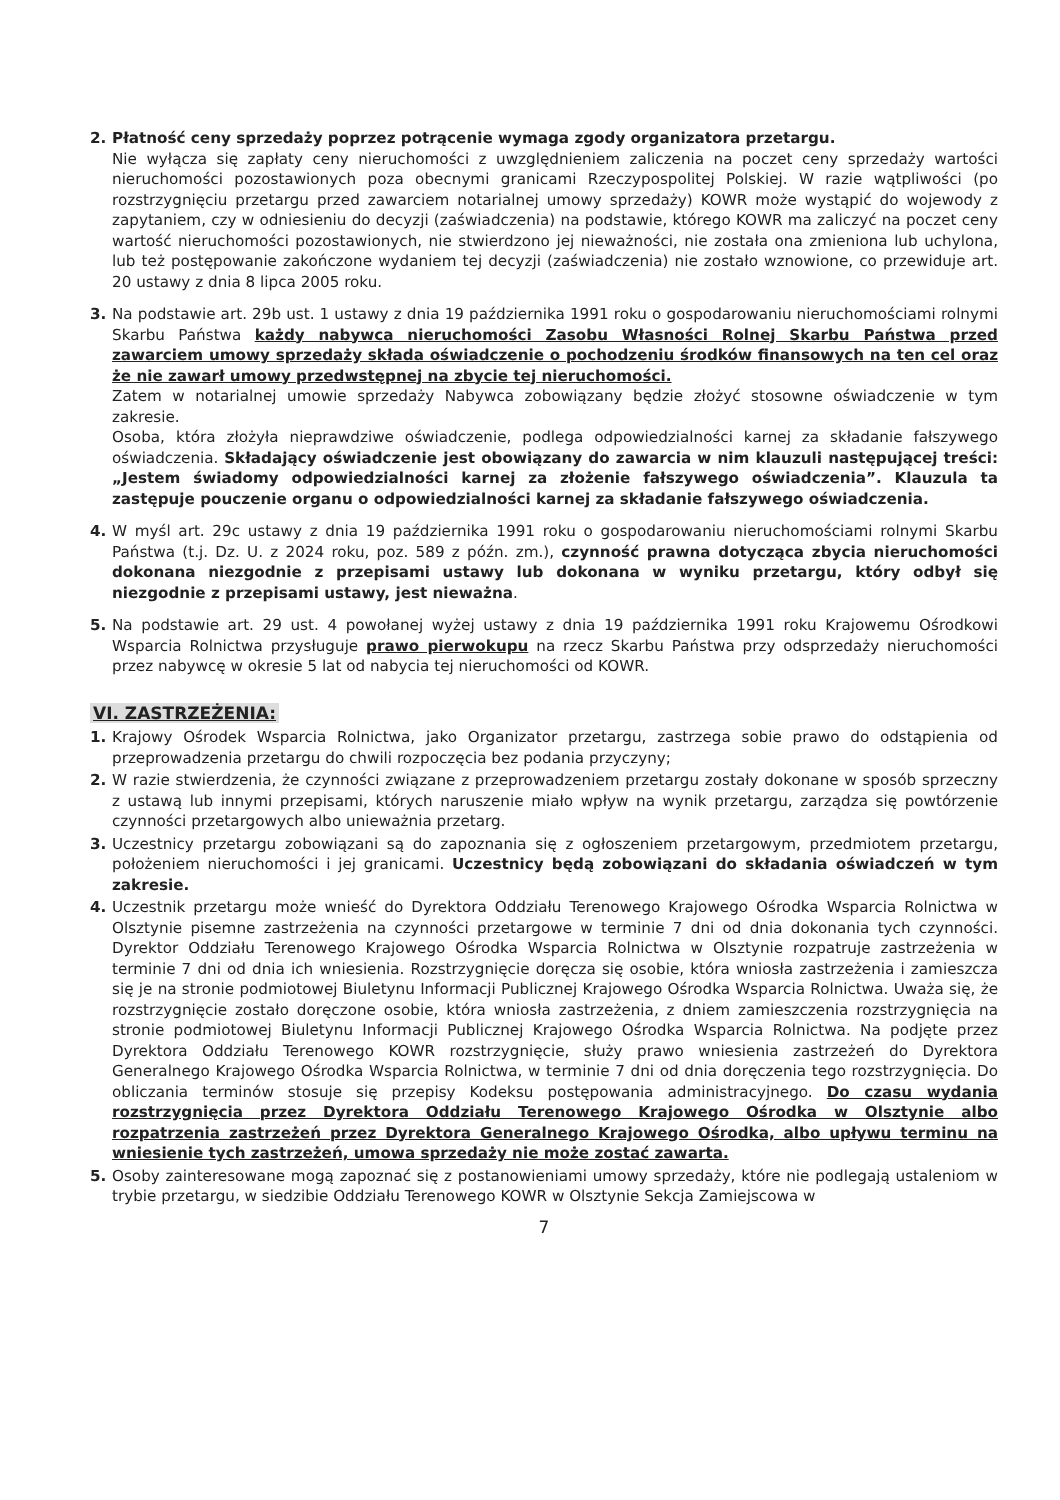2. Płatność ceny sprzedaży poprzez potrącenie wymaga zgody organizatora przetargu.
Nie wyłącza się zapłaty ceny nieruchomości z uwzględnieniem zaliczenia na poczet ceny sprzedaży wartości nieruchomości pozostawionych poza obecnymi granicami Rzeczypospolitej Polskiej. W razie wątpliwości (po rozstrzygnięciu przetargu przed zawarciem notarialnej umowy sprzedaży) KOWR może wystąpić do wojewody z zapytaniem, czy w odniesieniu do decyzji (zaświadczenia) na podstawie, którego KOWR ma zaliczyć na poczet ceny wartość nieruchomości pozostawionych, nie stwierdzono jej nieważności, nie została ona zmieniona lub uchylona, lub też postępowanie zakończone wydaniem tej decyzji (zaświadczenia) nie zostało wznowione, co przewiduje art. 20 ustawy z dnia 8 lipca 2005 roku.
3. Na podstawie art. 29b ust. 1 ustawy z dnia 19 października 1991 roku o gospodarowaniu nieruchomościami rolnymi Skarbu Państwa każdy nabywca nieruchomości Zasobu Własności Rolnej Skarbu Państwa przed zawarciem umowy sprzedaży składa oświadczenie o pochodzeniu środków finansowych na ten cel oraz że nie zawarł umowy przedwstępnej na zbycie tej nieruchomości.
Zatem w notarialnej umowie sprzedaży Nabywca zobowiązany będzie złożyć stosowne oświadczenie w tym zakresie.
Osoba, która złożyła nieprawdziwe oświadczenie, podlega odpowiedzialności karnej za składanie fałszywego oświadczenia. Składający oświadczenie jest obowiązany do zawarcia w nim klauzuli następującej treści: „Jestem świadomy odpowiedzialności karnej za złożenie fałszywego oświadczenia”. Klauzula ta zastępuje pouczenie organu o odpowiedzialności karnej za składanie fałszywego oświadczenia.
4. W myśl art. 29c ustawy z dnia 19 października 1991 roku o gospodarowaniu nieruchomościami rolnymi Skarbu Państwa (t.j. Dz. U. z 2024 roku, poz. 589 z późn. zm.), czynność prawna dotycząca zbycia nieruchomości dokonana niezgodnie z przepisami ustawy lub dokonana w wyniku przetargu, który odbył się niezgodnie z przepisami ustawy, jest nieważna.
5. Na podstawie art. 29 ust. 4 powołanej wyżej ustawy z dnia 19 października 1991 roku Krajowemu Ośrodkowi Wsparcia Rolnictwa przysługuje prawo pierwokupu na rzecz Skarbu Państwa przy odsprzedaży nieruchomości przez nabywcę w okresie 5 lat od nabycia tej nieruchomości od KOWR.
VI. ZASTRZEŻENIA:
1. Krajowy Ośrodek Wsparcia Rolnictwa, jako Organizator przetargu, zastrzega sobie prawo do odstąpienia od przeprowadzenia przetargu do chwili rozpoczęcia bez podania przyczyny;
2. W razie stwierdzenia, że czynności związane z przeprowadzeniem przetargu zostały dokonane w sposób sprzeczny z ustawą lub innymi przepisami, których naruszenie miało wpływ na wynik przetargu, zarządza się powtórzenie czynności przetargowych albo unieważnia przetarg.
3. Uczestnicy przetargu zobowiązani są do zapoznania się z ogłoszeniem przetargowym, przedmiotem przetargu, położeniem nieruchomości i jej granicami. Uczestnicy będą zobowiązani do składania oświadczeń w tym zakresie.
4. Uczestnik przetargu może wnieść do Dyrektora Oddziału Terenowego Krajowego Ośrodka Wsparcia Rolnictwa w Olsztynie pisemne zastrzeżenia na czynności przetargowe w terminie 7 dni od dnia dokonania tych czynności. Dyrektor Oddziału Terenowego Krajowego Ośrodka Wsparcia Rolnictwa w Olsztynie rozpatruje zastrzeżenia w terminie 7 dni od dnia ich wniesienia. Rozstrzygnięcie doręcza się osobie, która wniosła zastrzeżenia i zamieszcza się je na stronie podmiotowej Biuletynu Informacji Publicznej Krajowego Ośrodka Wsparcia Rolnictwa. Uważa się, że rozstrzygnięcie zostało doręczone osobie, która wniosła zastrzeżenia, z dniem zamieszczenia rozstrzygnięcia na stronie podmiotowej Biuletynu Informacji Publicznej Krajowego Ośrodka Wsparcia Rolnictwa. Na podjęte przez Dyrektora Oddziału Terenowego KOWR rozstrzygnięcie, służy prawo wniesienia zastrzeżeń do Dyrektora Generalnego Krajowego Ośrodka Wsparcia Rolnictwa, w terminie 7 dni od dnia doręczenia tego rozstrzygnięcia. Do obliczania terminów stosuje się przepisy Kodeksu postępowania administracyjnego. Do czasu wydania rozstrzygnięcia przez Dyrektora Oddziału Terenowego Krajowego Ośrodka w Olsztynie albo rozpatrzenia zastrzeżeń przez Dyrektora Generalnego Krajowego Ośrodka, albo upływu terminu na wniesienie tych zastrzeżeń, umowa sprzedaży nie może zostać zawarta.
5. Osoby zainteresowane mogą zapoznać się z postanowieniami umowy sprzedaży, które nie podlegają ustaleniom w trybie przetargu, w siedzibie Oddziału Terenowego KOWR w Olsztynie Sekcja Zamiejscowa w
7